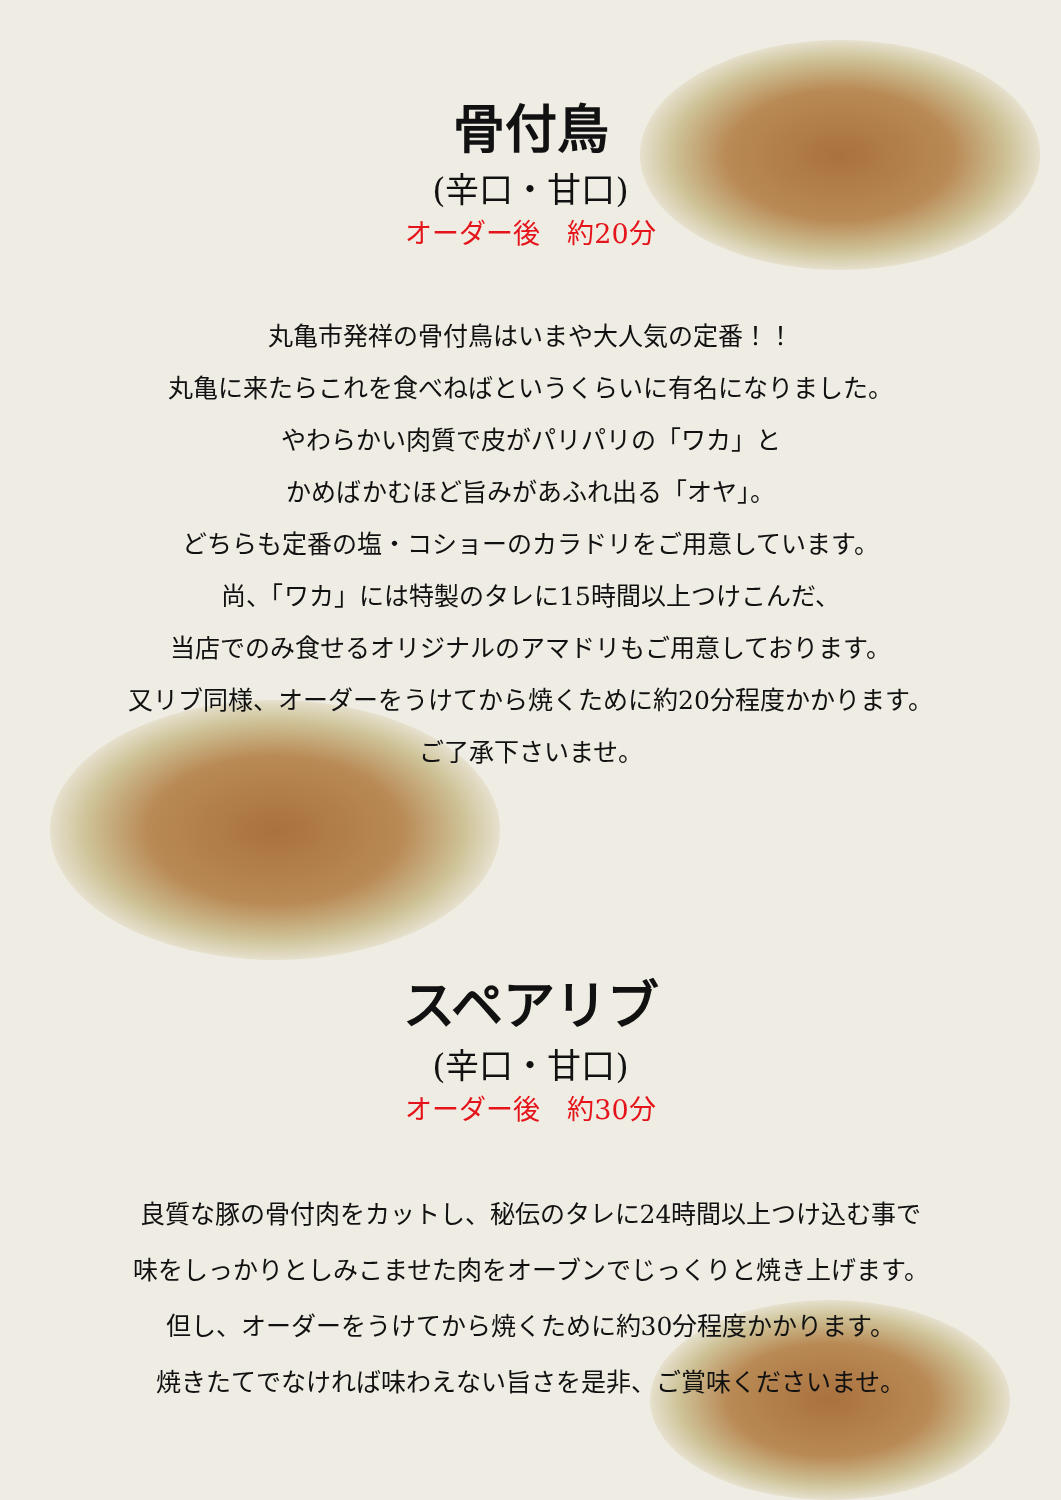骨付鳥
(辛口・甘口)
オーダー後　約20分
丸亀市発祥の骨付鳥はいまや大人気の定番！！
丸亀に来たらこれを食べねばというくらいに有名になりました。
やわらかい肉質で皮がパリパリの「ワカ」と
かめばかむほど旨みがあふれ出る「オヤ」。
どちらも定番の塩・コショーのカラドリをご用意しています。
尚、「ワカ」には特製のタレに15時間以上つけこんだ、
当店でのみ食せるオリジナルのアマドリもご用意しております。
又リブ同様、オーダーをうけてから焼くために約20分程度かかります。
ご了承下さいませ。
スペアリブ
(辛口・甘口)
オーダー後　約30分
良質な豚の骨付肉をカットし、秘伝のタレに24時間以上つけ込む事で
味をしっかりとしみこませた肉をオーブンでじっくりと焼き上げます。
但し、オーダーをうけてから焼くために約30分程度かかります。
焼きたてでなければ味わえない旨さを是非、ご賞味くださいませ。